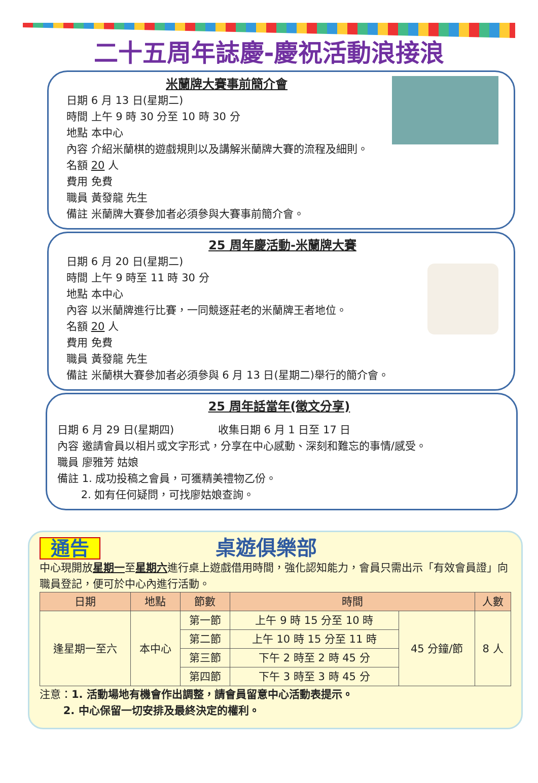二十五周年誌慶-慶祝活動浪接浪
米蘭牌大賽事前簡介會
日期 6 月 13 日(星期二)
時間 上午 9 時 30 分至 10 時 30 分
地點 本中心
內容 介紹米蘭棋的遊戲規則以及講解米蘭牌大賽的流程及細則。
名額 20 人
費用 免費
職員 黃發龍 先生
備註 米蘭牌大賽參加者必須參與大賽事前簡介會。
25 周年慶活動-米蘭牌大賽
日期 6 月 20 日(星期二)
時間 上午 9 時至 11 時 30 分
地點 本中心
內容 以米蘭牌進行比賽，一同競逐莊老的米蘭牌王者地位。
名額 20 人
費用 免費
職員 黃發龍 先生
備註 米蘭棋大賽參加者必須參與 6 月 13 日(星期二)舉行的簡介會。
25 周年話當年(徵文分享)
日期 6 月 29 日(星期四) 收集日期 6 月 1 日至 17 日
內容 邀請會員以相片或文字形式，分享在中心感動、深刻和難忘的事情/感受。
職員 廖雅芳 姑娘
備註 1. 成功投稿之會員，可獲精美禮物乙份。
2. 如有任何疑問，可找廖姑娘查詢。
通告 桌遊俱樂部
中心現開放星期一至星期六進行桌上遊戲借用時間，強化認知能力，會員只需出示「有效會員證」向職員登記，便可於中心內進行活動。
| 日期 | 地點 | 節數 | 時間 | | 人數 |
| --- | --- | --- | --- | --- | --- |
| 逢星期一至六 | 本中心 | 第一節 | 上午 9 時 15 分至 10 時 | 45 分鐘/節 | 8 人 |
| | | 第二節 | 上午 10 時 15 分至 11 時 | | |
| | | 第三節 | 下午 2 時至 2 時 45 分 | | |
| | | 第四節 | 下午 3 時至 3 時 45 分 | | |
注意：1. 活動場地有機會作出調整，請會員留意中心活動表提示。
2. 中心保留一切安排及最終決定的權利。